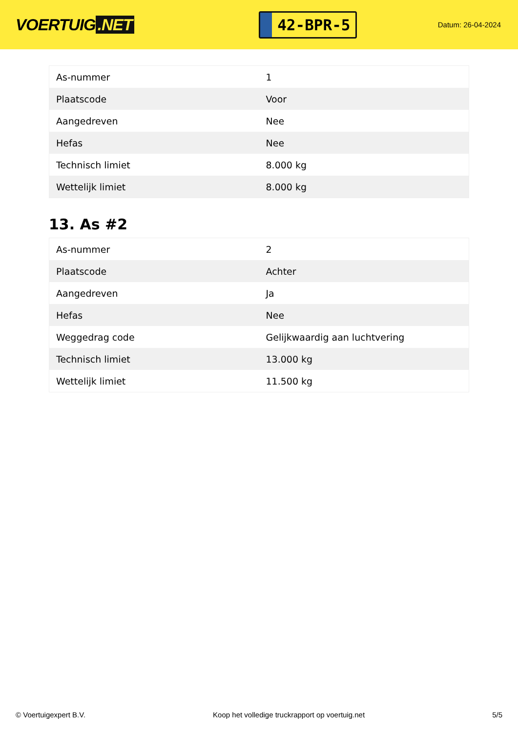VOERTUIG.NET
42-BPR-5
Datum: 26-04-2024
| As-nummer | 1 |
| Plaatscode | Voor |
| Aangedreven | Nee |
| Hefas | Nee |
| Technisch limiet | 8.000 kg |
| Wettelijk limiet | 8.000 kg |
13. As #2
| As-nummer | 2 |
| Plaatscode | Achter |
| Aangedreven | Ja |
| Hefas | Nee |
| Weggedrag code | Gelijkwaardig aan luchtvering |
| Technisch limiet | 13.000 kg |
| Wettelijk limiet | 11.500 kg |
© Voertuigexpert B.V. Koop het volledige truckrapport op voertuig.net 5/5